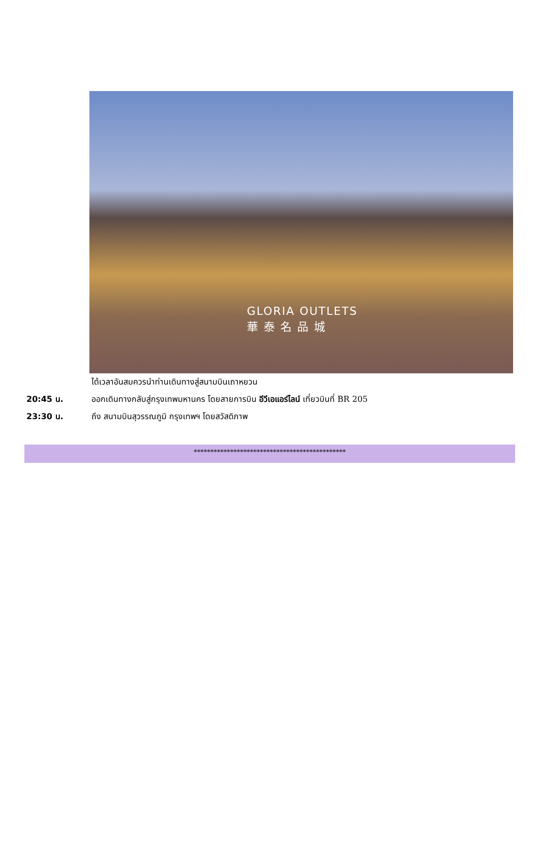GLORIA OUTLETS
華 泰 名 品 城
ได้เวลาอันสมควรนำท่านเดินทางสู่สนามบินเถาหยวน
20:45 น. ออกเดินทางกลับสู่กรุงเทพมหานคร โดยสายการบิน อีวีเอแอร์ไลน์ เที่ยวบินที่ BR 205
23:30 น. ถึง สนามบินสุวรรณภูมิ กรุงเทพฯ โดยสวัสดิภาพ
**********************************************